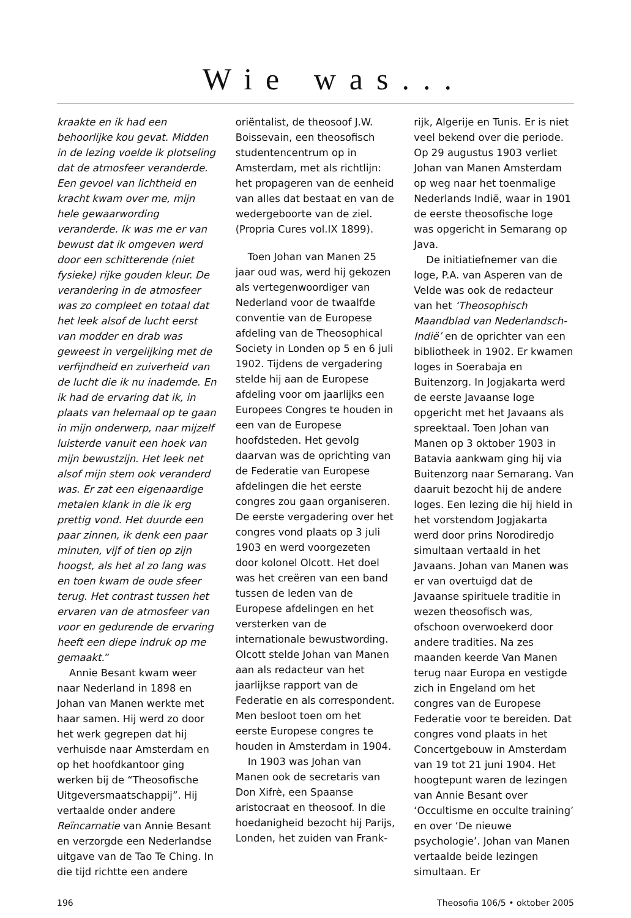Wie was...
kraakte en ik had een behoorlijke kou gevat. Midden in de lezing voelde ik plotseling dat de atmosfeer veranderde. Een gevoel van lichtheid en kracht kwam over me, mijn hele gewaarwording veranderde. Ik was me er van bewust dat ik omgeven werd door een schitterende (niet fysieke) rijke gouden kleur. De verandering in de atmosfeer was zo compleet en totaal dat het leek alsof de lucht eerst van modder en drab was geweest in vergelijking met de verfijndheid en zuiverheid van de lucht die ik nu inademde. En ik had de ervaring dat ik, in plaats van helemaal op te gaan in mijn onderwerp, naar mijzelf luisterde vanuit een hoek van mijn bewustzijn. Het leek net alsof mijn stem ook veranderd was. Er zat een eigenaardige metalen klank in die ik erg prettig vond. Het duurde een paar zinnen, ik denk een paar minuten, vijf of tien op zijn hoogst, als het al zo lang was en toen kwam de oude sfeer terug. Het contrast tussen het ervaren van de atmosfeer van voor en gedurende de ervaring heeft een diepe indruk op me gemaakt.”
Annie Besant kwam weer naar Nederland in 1898 en Johan van Manen werkte met haar samen. Hij werd zo door het werk gegrepen dat hij verhuisde naar Amsterdam en op het hoofdkantoor ging werken bij de “Theosofische Uitgeversmaatschappij”. Hij vertaalde onder andere Reïncarnatie van Annie Besant en verzorgde een Nederlandse uitgave van de Tao Te Ching. In die tijd richtte een andere
oriëntalist, de theosoof J.W. Boissevain, een theosofisch studentencentrum op in Amsterdam, met als richtlijn: het propageren van de eenheid van alles dat bestaat en van de wedergeboorte van de ziel. (Propria Cures vol.IX 1899).
Toen Johan van Manen 25 jaar oud was, werd hij gekozen als vertegenwoordiger van Nederland voor de twaalfde conventie van de Europese afdeling van de Theosophical Society in Londen op 5 en 6 juli 1902. Tijdens de vergadering stelde hij aan de Europese afdeling voor om jaarlijks een Europees Congres te houden in een van de Europese hoofdsteden. Het gevolg daarvan was de oprichting van de Federatie van Europese afdelingen die het eerste congres zou gaan organiseren. De eerste vergadering over het congres vond plaats op 3 juli 1903 en werd voorgezeten door kolonel Olcott. Het doel was het creëren van een band tussen de leden van de Europese afdelingen en het versterken van de internationale bewustwording. Olcott stelde Johan van Manen aan als redacteur van het jaarlijkse rapport van de Federatie en als correspondent. Men besloot toen om het eerste Europese congres te houden in Amsterdam in 1904.
In 1903 was Johan van Manen ook de secretaris van Don Xifrè, een Spaanse aristocraat en theosoof. In die hoedanigheid bezocht hij Parijs, Londen, het zuiden van Frank-
rijk, Algerije en Tunis. Er is niet veel bekend over die periode. Op 29 augustus 1903 verliet Johan van Manen Amsterdam op weg naar het toenmalige Nederlands Indië, waar in 1901 de eerste theosofische loge was opgericht in Semarang op Java.
De initiatiefnemer van die loge, P.A. van Asperen van de Velde was ook de redacteur van het ‘Theosophisch Maandblad van Nederlandsch-Indië’ en de oprichter van een bibliotheek in 1902. Er kwamen loges in Soerabaja en Buitenzorg. In Jogjakarta werd de eerste Javaanse loge opgericht met het Javaans als spreektaal. Toen Johan van Manen op 3 oktober 1903 in Batavia aankwam ging hij via Buitenzorg naar Semarang. Van daaruit bezocht hij de andere loges. Een lezing die hij hield in het vorstendom Jogjakarta werd door prins Norodiredjo simultaan vertaald in het Javaans. Johan van Manen was er van overtuigd dat de Javaanse spirituele traditie in wezen theosofisch was, ofschoon overwoekerd door andere tradities. Na zes maanden keerde Van Manen terug naar Europa en vestigde zich in Engeland om het congres van de Europese Federatie voor te bereiden. Dat congres vond plaats in het Concertgebouw in Amsterdam van 19 tot 21 juni 1904. Het hoogtepunt waren de lezingen van Annie Besant over ‘Occultisme en occulte training’ en over ‘De nieuwe psychologie’. Johan van Manen vertaalde beide lezingen simultaan. Er
196 Theosofia 106/5 • oktober 2005